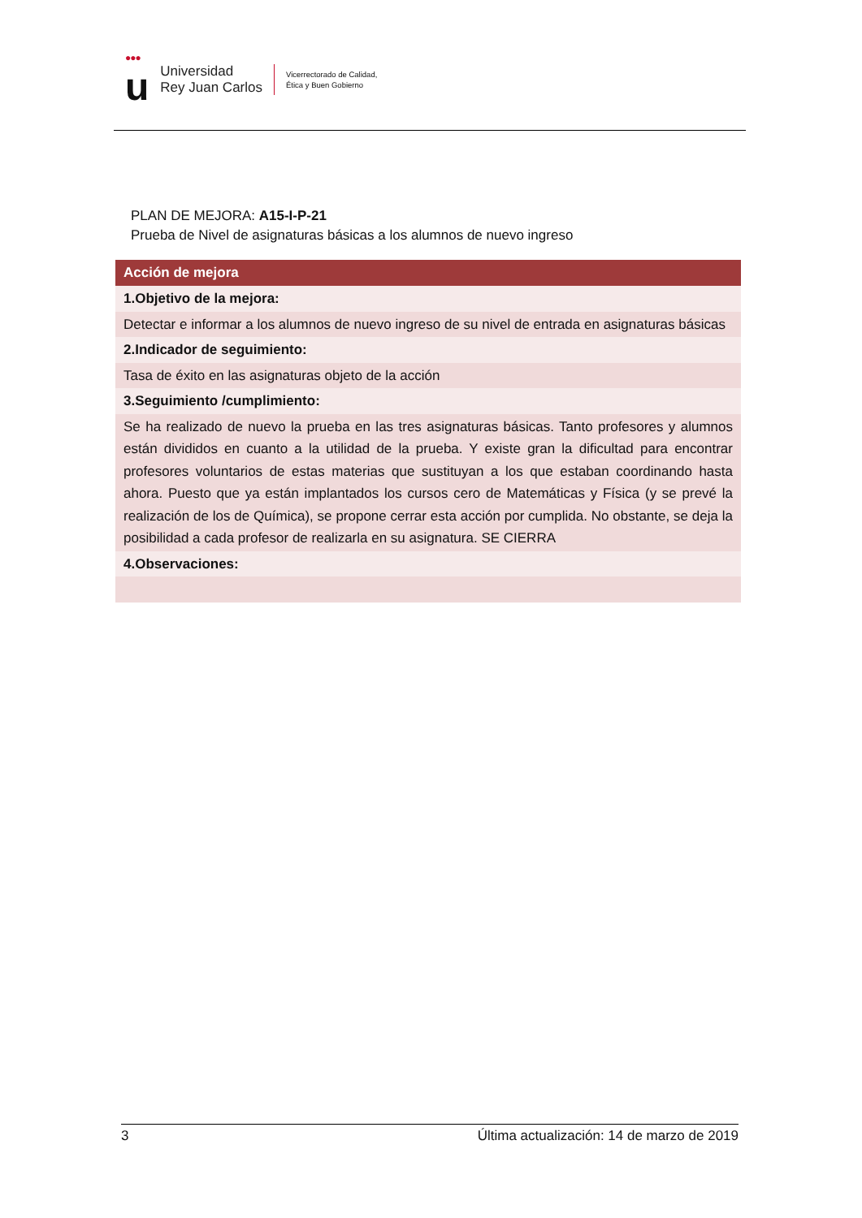●●●
u
Universidad
Rey Juan Carlos
Vicerrectorado de Calidad,
Ética y Buen Gobierno
PLAN DE MEJORA: A15-I-P-21
Prueba de Nivel de asignaturas básicas a los alumnos de nuevo ingreso
| Acción de mejora |
| --- |
| 1.Objetivo de la mejora: |
| Detectar e informar a los alumnos de nuevo ingreso de su nivel de entrada en asignaturas básicas |
| 2.Indicador de seguimiento: |
| Tasa de éxito en las asignaturas objeto de la acción |
| 3.Seguimiento /cumplimiento: |
| Se ha realizado de nuevo la prueba en las tres asignaturas básicas. Tanto profesores y alumnos están divididos en cuanto a la utilidad de la prueba. Y existe gran la dificultad para encontrar profesores voluntarios de estas materias que sustituyan a los que estaban coordinando hasta ahora. Puesto que ya están implantados los cursos cero de Matemáticas y Física (y se prevé la realización de los de Química), se propone cerrar esta acción por cumplida. No obstante, se deja la posibilidad a cada profesor de realizarla en su asignatura. SE CIERRA |
| 4.Observaciones: |
3 Última actualización: 14 de marzo de 2019